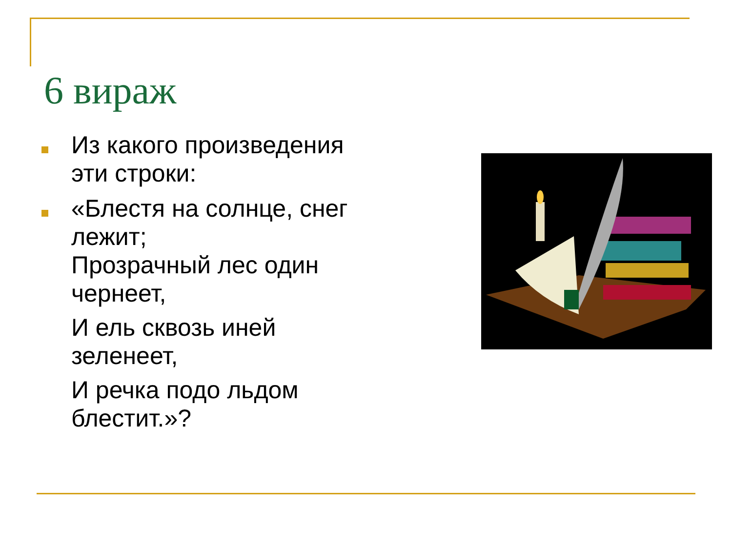6 вираж
Из какого произведения эти строки:
«Блестя на солнце, снег лежит;
Прозрачный лес один чернеет,
И ель сквозь иней зеленеет,
И речка подо льдом блестит.»?